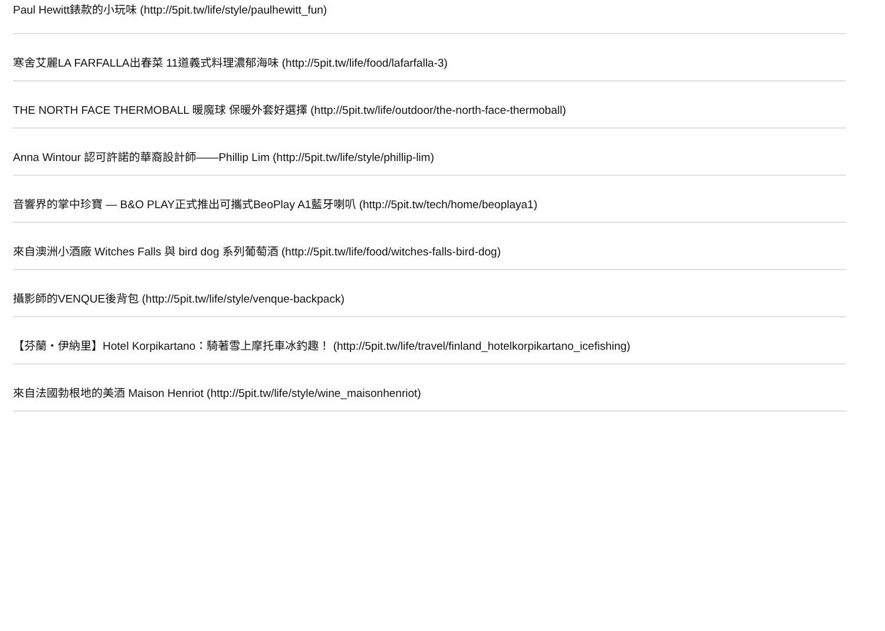Paul Hewitt錶款的小玩味 (http://5pit.tw/life/style/paulhewitt_fun)
寒舍艾麗LA FARFALLA出春菜 11道義式料理濃郁海味 (http://5pit.tw/life/food/lafarfalla-3)
THE NORTH FACE THERMOBALL 暖魔球 保暖外套好選擇 (http://5pit.tw/life/outdoor/the-north-face-thermoball)
Anna Wintour 認可許諾的華裔設計師——Phillip Lim (http://5pit.tw/life/style/phillip-lim)
音響界的掌中珍寶 — B&O PLAY正式推出可攜式BeoPlay A1藍牙喇叭 (http://5pit.tw/tech/home/beoplaya1)
來自澳洲小酒廠 Witches Falls 與 bird dog 系列葡萄酒 (http://5pit.tw/life/food/witches-falls-bird-dog)
攝影師的VENQUE後背包 (http://5pit.tw/life/style/venque-backpack)
【芬蘭・伊納里】Hotel Korpikartano：騎著雪上摩托車冰釣趣！ (http://5pit.tw/life/travel/finland_hotelkorpikartano_icefishing)
來自法國勃根地的美酒 Maison Henriot (http://5pit.tw/life/style/wine_maisonhenriot)